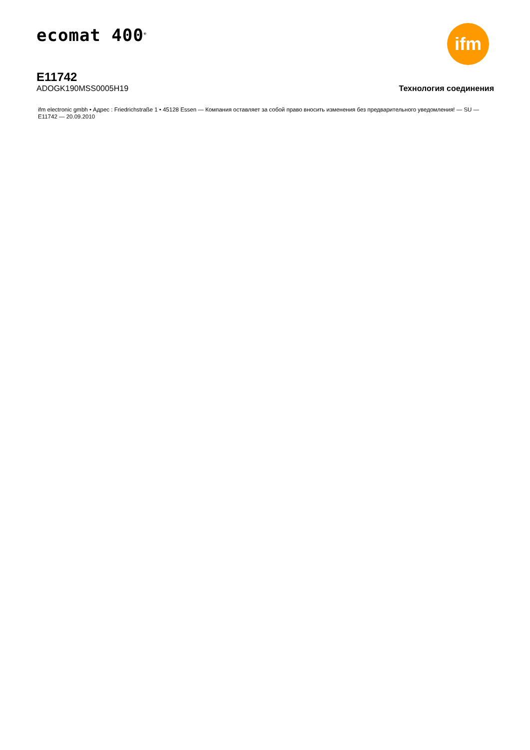ecomat 400<sup>®</sup>
ifm
E11742
ADOGK190MSS0005H19
Технология соединения
ifm electronic gmbh • Адрес : Friedrichstraße 1 • 45128 Essen — Компания оставляет за собой право вносить изменения без предварительного уведомления! — SU — E11742 — 20.09.2010